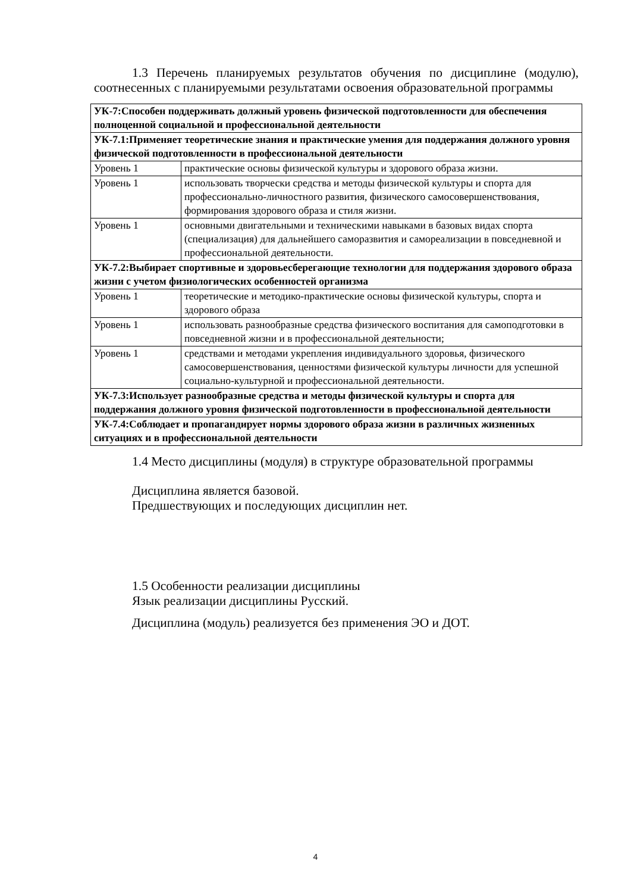1.3 Перечень планируемых результатов обучения по дисциплине (модулю), соотнесенных с планируемыми результатами освоения образовательной программы
| УК-7:Способен поддерживать должный уровень физической подготовленности для обеспечения полноценной социальной и профессиональной деятельности | |
| УК-7.1:Применяет теоретические знания и практические умения для поддержания должного уровня физической подготовленности в профессиональной деятельности | |
| Уровень 1 | практические основы физической культуры и здорового образа жизни. |
| Уровень 1 | использовать творчески средства и методы физической культуры и спорта для профессионально-личностного развития, физического самосовершенствования, формирования здорового образа и стиля жизни. |
| Уровень 1 | основными двигательными и техническими навыками в базовых видах спорта (специализация) для дальнейшего саморазвития и самореализации в повседневной и профессиональной деятельности. |
| УК-7.2:Выбирает спортивные и здоровьесберегающие технологии для поддержания здорового образа жизни с учетом физиологических особенностей организма | |
| Уровень 1 | теоретические и методико-практические основы физической культуры, спорта и здорового образа |
| Уровень 1 | использовать разнообразные средства физического воспитания для самоподготовки в повседневной жизни и в профессиональной деятельности; |
| Уровень 1 | средствами и методами укрепления индивидуального здоровья, физического самосовершенствования, ценностями физической культуры личности для успешной социально-культурной и профессиональной деятельности. |
| УК-7.3:Использует разнообразные средства и методы физической культуры и спорта для поддержания должного уровня физической подготовленности в профессиональной деятельности | |
| УК-7.4:Соблюдает и пропагандирует нормы здорового образа жизни в различных жизненных ситуациях и в профессиональной деятельности | |
1.4 Место дисциплины (модуля) в структуре образовательной программы
Дисциплина является базовой.
Предшествующих и последующих дисциплин нет.
1.5 Особенности реализации дисциплины
Язык реализации дисциплины Русский.
Дисциплина (модуль) реализуется без применения ЭО и ДОТ.
4